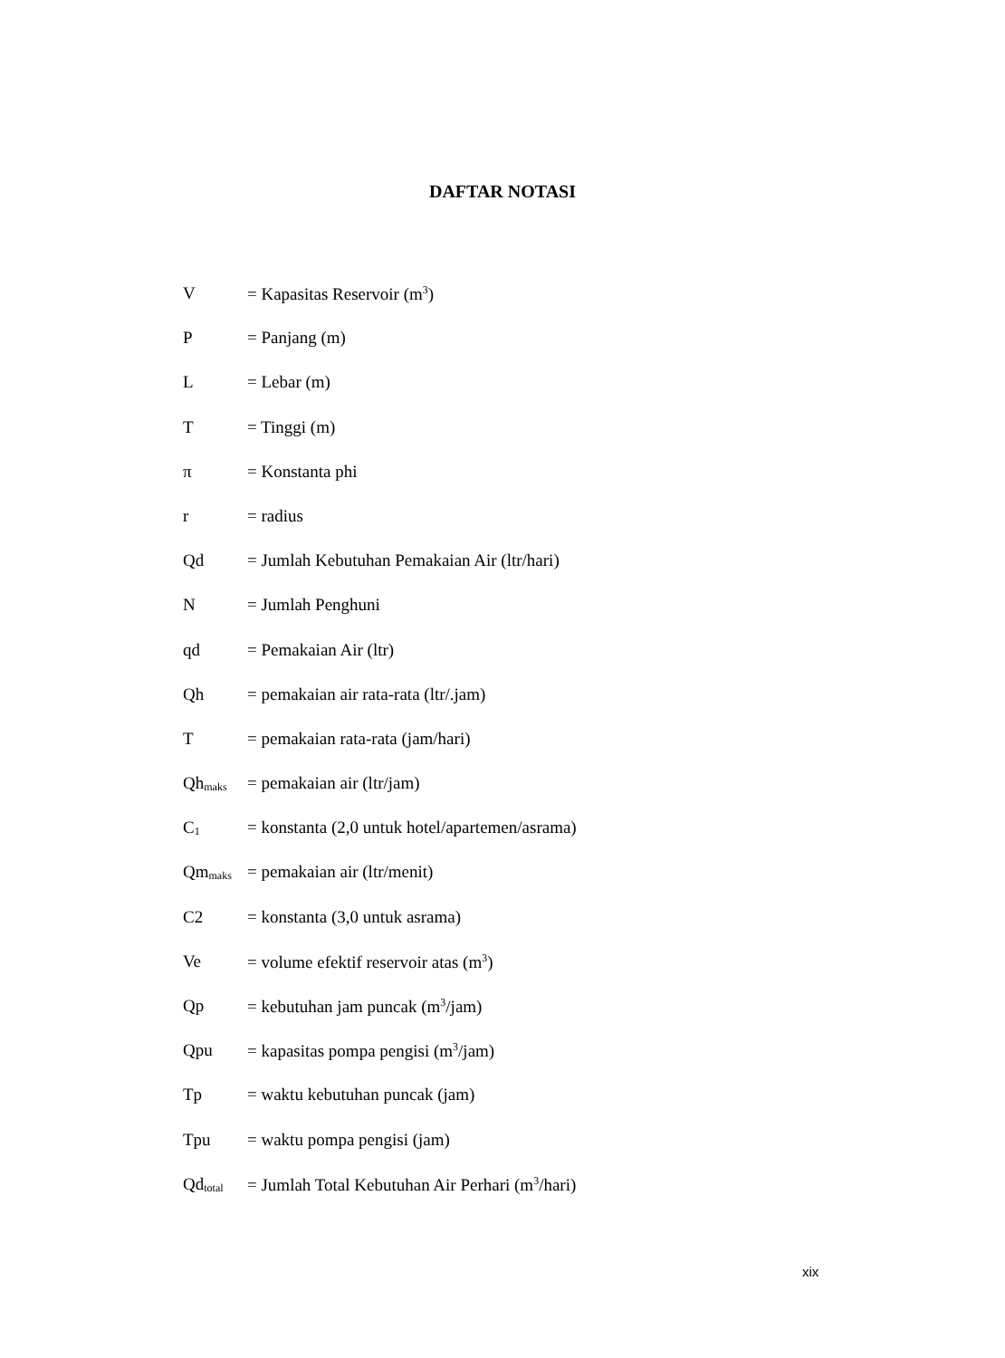DAFTAR NOTASI
V = Kapasitas Reservoir (m<sup>3</sup>)
P = Panjang (m)
L = Lebar (m)
T = Tinggi (m)
π = Konstanta phi
r = radius
Qd = Jumlah Kebutuhan Pemakaian Air (ltr/hari)
N = Jumlah Penghuni
qd = Pemakaian Air (ltr)
Qh = pemakaian air rata-rata (ltr/.jam)
T = pemakaian rata-rata (jam/hari)
Qhmaks = pemakaian air (ltr/jam)
C1 = konstanta (2,0 untuk hotel/apartemen/asrama)
Qmmaks = pemakaian air (ltr/menit)
C2 = konstanta (3,0 untuk asrama)
Ve = volume efektif reservoir atas (m<sup>3</sup>)
Qp = kebutuhan jam puncak (m<sup>3</sup>/jam)
Qpu = kapasitas pompa pengisi (m<sup>3</sup>/jam)
Tp = waktu kebutuhan puncak (jam)
Tpu = waktu pompa pengisi (jam)
Qdtotal = Jumlah Total Kebutuhan Air Perhari (m<sup>3</sup>/hari)
xix